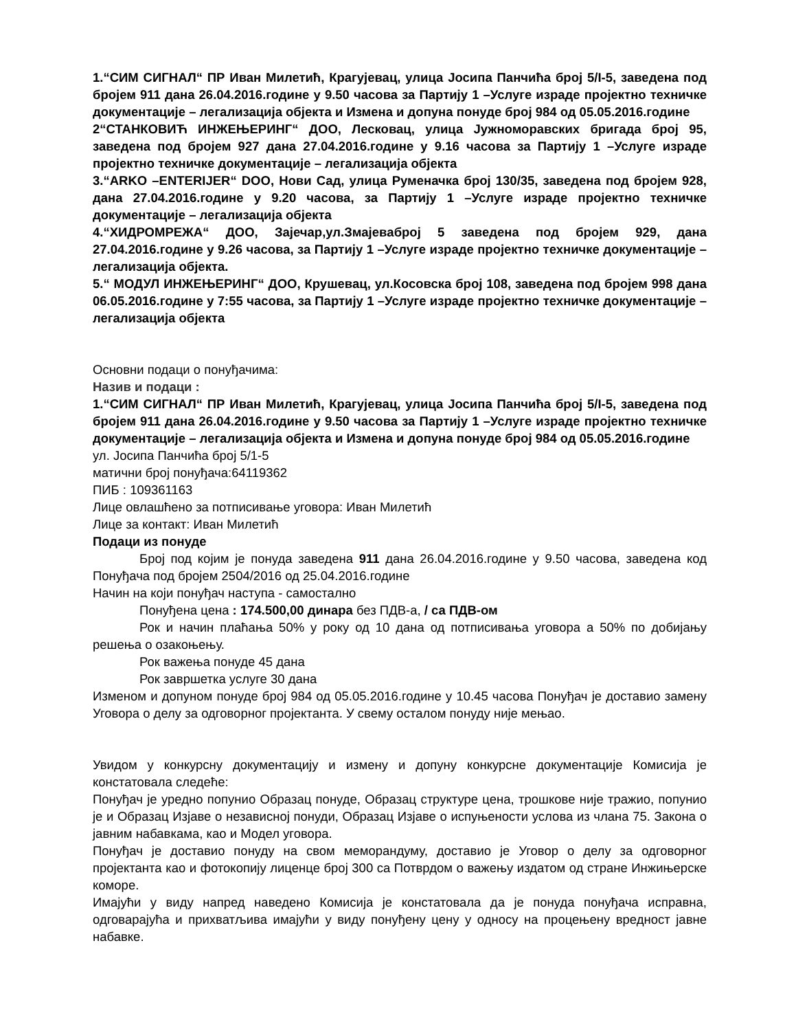1.“СИМ СИГНАЛ“ ПР Иван Милетић, Крагујевац, улица Јосипа Панчића број 5/І-5, заведена под бројем 911 дана 26.04.2016.године у 9.50 часова за Партију 1 –Услуге израде пројектно техничке документације – легализација објекта и Измена и допуна понуде број 984 од 05.05.2016.године
2“СТАНКОВИЋ ИНЖЕЊЕРИНГ“ ДОО, Лесковац, улица Јужноморавских бригада број 95, заведена под бројем 927 дана 27.04.2016.године у 9.16 часова за Партију 1 –Услуге израде пројектно техничке документације – легализација објекта
3.“ARKO –ENTERIJER“ DOO, Нови Сад, улица Руменачка број 130/35, заведена под бројем 928, дана 27.04.2016.године у 9.20 часова, за Партију 1 –Услуге израде пројектно техничке документације – легализација објекта
4.“ХИДРОМРЕЖА“ ДОО, Зајечар,ул.Змајевaброј 5 заведена под бројем 929, дана 27.04.2016.године у 9.26 часова, за Партију 1 –Услуге израде пројектно техничке документације – легализација објекта.
5.“ МОДУЛ ИНЖЕЊЕРИНГ“ ДОО, Крушевац, ул.Косовска број 108, заведена под бројем 998 дана 06.05.2016.године у 7:55 часова, за Партију 1 –Услуге израде пројектно техничке документације – легализација објекта
Основни подаци о понуђачима:
Назив и подаци :
1.“СИМ СИГНАЛ“ ПР Иван Милетић, Крагујевац, улица Јосипа Панчића број 5/І-5, заведена под бројем 911 дана 26.04.2016.године у 9.50 часова за Партију 1 –Услуге израде пројектно техничке документације – легализација објекта и Измена и допуна понуде број 984 од 05.05.2016.године
ул. Јосипа Панчића број 5/1-5
матични број понуђача:64119362
ПИБ : 109361163
Лице овлашћено за потписивање уговора: Иван Милетић
Лице за контакт: Иван Милетић
Подаци из понуде
Број под којим је понуда заведена 911 дана 26.04.2016.године у 9.50 часова, заведена код Понуђача под бројем 2504/2016 од 25.04.2016.године
Начин на који понуђач наступа - самостално
Понуђена цена : 174.500,00 динара без ПДВ-а, / са ПДВ-ом
Рок и начин плаћања 50% у року од 10 дана од потписивања уговора а 50% по добијању решења о озакоњењу.
Рок важења понуде 45 дана
Рок завршетка услуге 30 дана
Изменом и допуном понуде број 984 од 05.05.2016.године у 10.45 часова Понуђач је доставио замену Уговора о делу за одговорног пројектанта. У свему осталом понуду није мењао.
Увидом у конкурсну документацију и измену и допуну конкурсне документације Комисија је констатовала следеће:
Понуђач је уредно попунио Образац понуде, Образац структуре цена, трошкове није тражио, попунио је и Образац Изјаве о независној понуди, Образац Изјаве о испуњености услова из члана 75. Закона о јавним набавкама, као и Модел уговора.
Понуђач је доставио понуду на свом меморандуму, доставио је Уговор о делу за одговорног пројектанта као и фотокопију лиценце број 300 са Потврдом о важењу издатом од стране Инжињерске коморе.
Имајући у виду напред наведено Комисија је констатовала да је понуда понуђача исправна, одговарајућа и прихватљива имајући у виду понуђену цену у односу на процењену вредност јавне набавке.